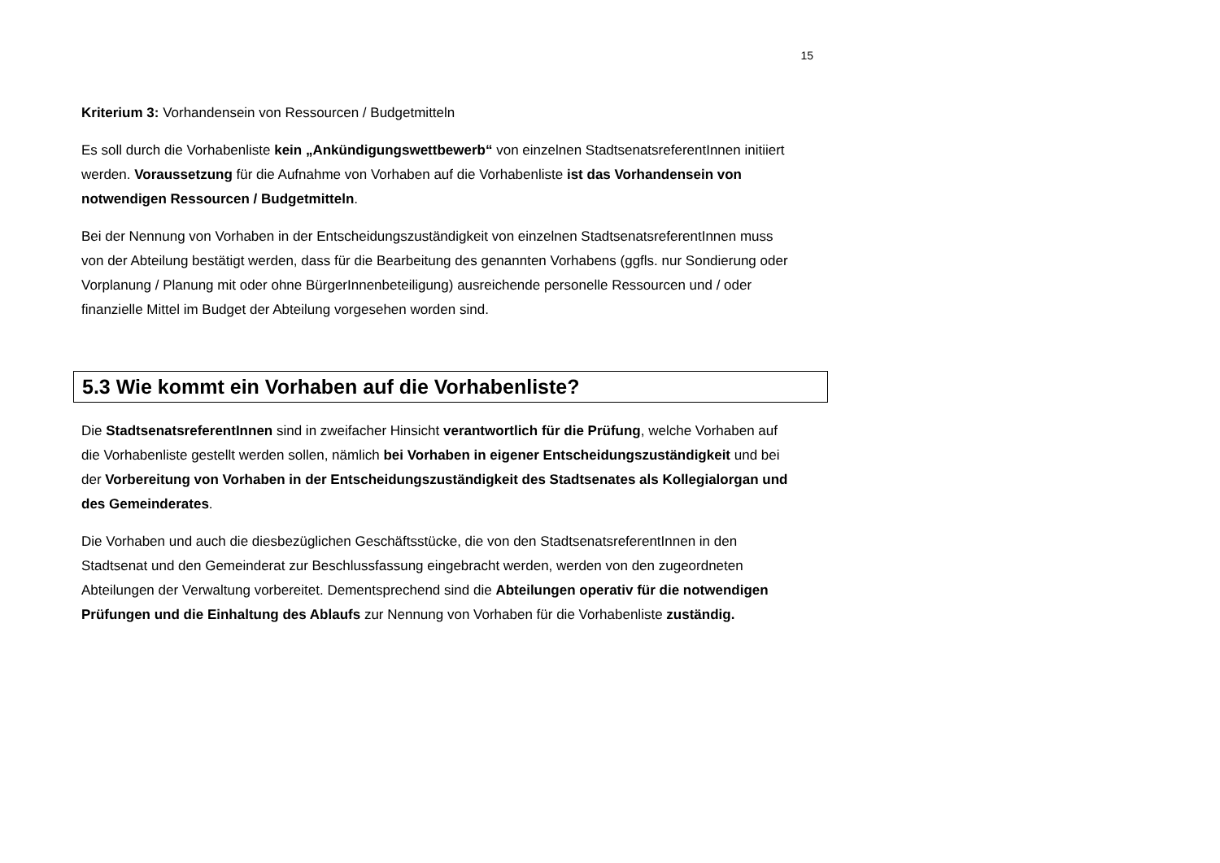15
Kriterium 3: Vorhandensein von Ressourcen / Budgetmitteln
Es soll durch die Vorhabenliste kein „Ankündigungswettbewerb“ von einzelnen StadtsenatsreferentInnen initiiert werden. Voraussetzung für die Aufnahme von Vorhaben auf die Vorhabenliste ist das Vorhandensein von notwendigen Ressourcen / Budgetmitteln.
Bei der Nennung von Vorhaben in der Entscheidungszuständigkeit von einzelnen StadtsenatsreferentInnen muss von der Abteilung bestätigt werden, dass für die Bearbeitung des genannten Vorhabens (ggfls. nur Sondierung oder Vorplanung / Planung mit oder ohne BürgerInnenbeteiligung) ausreichende personelle Ressourcen und / oder finanzielle Mittel im Budget der Abteilung vorgesehen worden sind.
5.3 Wie kommt ein Vorhaben auf die Vorhabenliste?
Die StadtsenatsreferentInnen sind in zweifacher Hinsicht verantwortlich für die Prüfung, welche Vorhaben auf die Vorhabenliste gestellt werden sollen, nämlich bei Vorhaben in eigener Entscheidungszuständigkeit und bei der Vorbereitung von Vorhaben in der Entscheidungszuständigkeit des Stadtsenates als Kollegialorgan und des Gemeinderates.
Die Vorhaben und auch die diesbezüglichen Geschäftsstücke, die von den StadtsenatsreferentInnen in den Stadtsenat und den Gemeinderat zur Beschlussfassung eingebracht werden, werden von den zugeordneten Abteilungen der Verwaltung vorbereitet. Dementsprechend sind die Abteilungen operativ für die notwendigen Prüfungen und die Einhaltung des Ablaufs zur Nennung von Vorhaben für die Vorhabenliste zuständig.